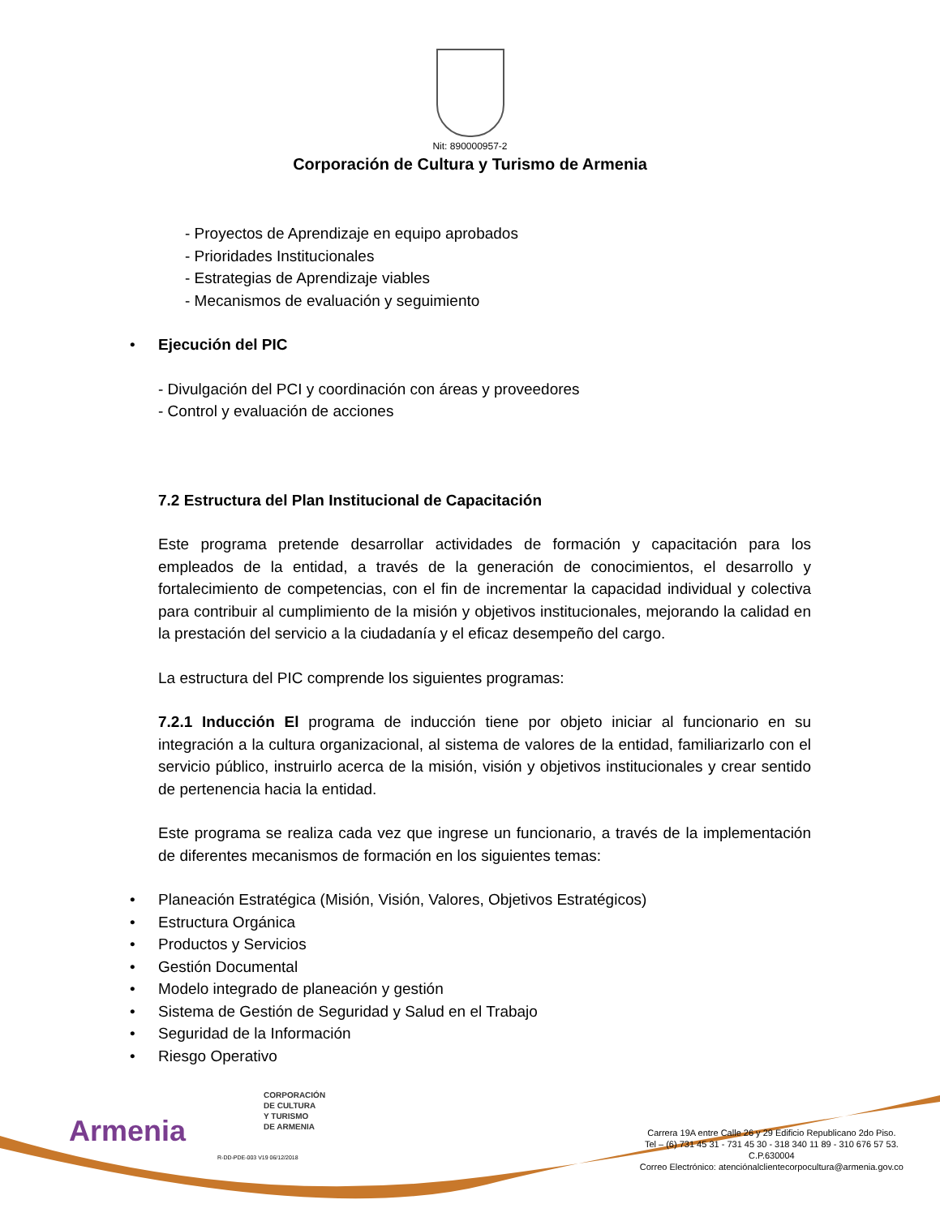Nit: 890000957-2
Corporación de Cultura y Turismo de Armenia
- Proyectos de Aprendizaje en equipo aprobados
- Prioridades Institucionales
- Estrategias de Aprendizaje viables
- Mecanismos de evaluación y seguimiento
• Ejecución del PIC
- Divulgación del PCI y coordinación con áreas y proveedores
- Control y evaluación de acciones
7.2 Estructura del Plan Institucional de Capacitación
Este programa pretende desarrollar actividades de formación y capacitación para los empleados de la entidad, a través de la generación de conocimientos, el desarrollo y fortalecimiento de competencias, con el fin de incrementar la capacidad individual y colectiva para contribuir al cumplimiento de la misión y objetivos institucionales, mejorando la calidad en la prestación del servicio a la ciudadanía y el eficaz desempeño del cargo.
La estructura del PIC comprende los siguientes programas:
7.2.1 Inducción El programa de inducción tiene por objeto iniciar al funcionario en su integración a la cultura organizacional, al sistema de valores de la entidad, familiarizarlo con el servicio público, instruirlo acerca de la misión, visión y objetivos institucionales y crear sentido de pertenencia hacia la entidad.
Este programa se realiza cada vez que ingrese un funcionario, a través de la implementación de diferentes mecanismos de formación en los siguientes temas:
• Planeación Estratégica (Misión, Visión, Valores, Objetivos Estratégicos)
• Estructura Orgánica
• Productos y Servicios
• Gestión Documental
• Modelo integrado de planeación y gestión
• Sistema de Gestión de Seguridad y Salud en el Trabajo
• Seguridad de la Información
• Riesgo Operativo
Armenia
CORPORACIÓN
DE CULTURA
Y TURISMO
DE ARMENIA
R-DD-PDE-003 V19 06/12/2018
Carrera 19A entre Calle 26 y 29 Edificio Republicano 2do Piso.
Tel – (6) 731 45 31 - 731 45 30 - 318 340 11 89 - 310 676 57 53.
C.P.630004
Correo Electrónico: atenciónalclientecorpocultura@armenia.gov.co